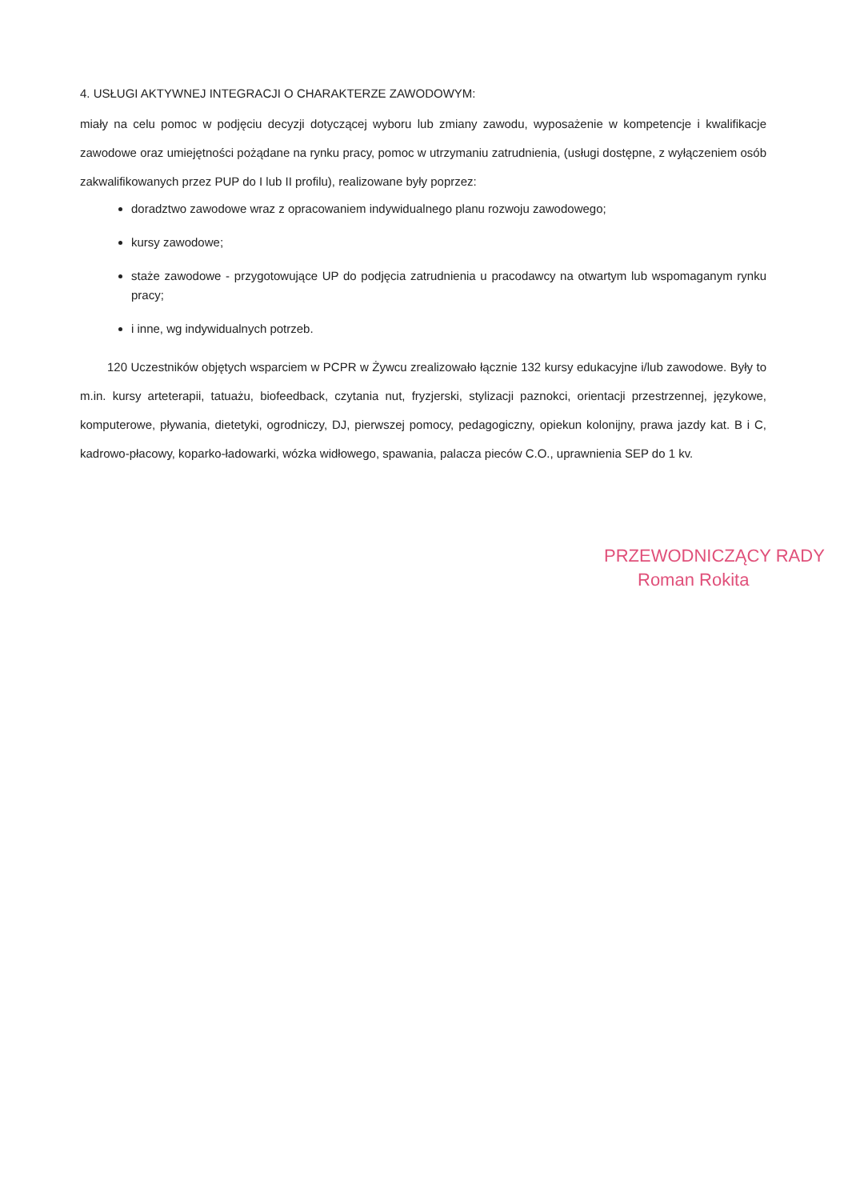4. USŁUGI AKTYWNEJ INTEGRACJI O CHARAKTERZE ZAWODOWYM:
miały na celu pomoc w podjęciu decyzji dotyczącej wyboru lub zmiany zawodu, wyposażenie w kompetencje i kwalifikacje zawodowe oraz umiejętności pożądane na rynku pracy, pomoc w utrzymaniu zatrudnienia, (usługi dostępne, z wyłączeniem osób zakwalifikowanych przez PUP do I lub II profilu), realizowane były poprzez:
doradztwo zawodowe wraz z opracowaniem indywidualnego planu rozwoju zawodowego;
kursy zawodowe;
staże zawodowe - przygotowujące UP do podjęcia zatrudnienia u pracodawcy na otwartym lub wspomaganym rynku pracy;
i inne, wg indywidualnych potrzeb.
120 Uczestników objętych wsparciem w PCPR w Żywcu zrealizowało łącznie 132 kursy edukacyjne i/lub zawodowe. Były to m.in. kursy arteterapii, tatuażu, biofeedback, czytania nut, fryzjerski, stylizacji paznokci, orientacji przestrzennej, językowe, komputerowe, pływania, dietetyki, ogrodniczy, DJ, pierwszej pomocy, pedagogiczny, opiekun kolonijny, prawa jazdy kat. B i C, kadrowo-płacowy, koparko-ładowarki, wózka widłowego, spawania, palacza pieców C.O., uprawnienia SEP do 1 kv.
PRZEWODNICZĄCY RADY
Roman Rokita